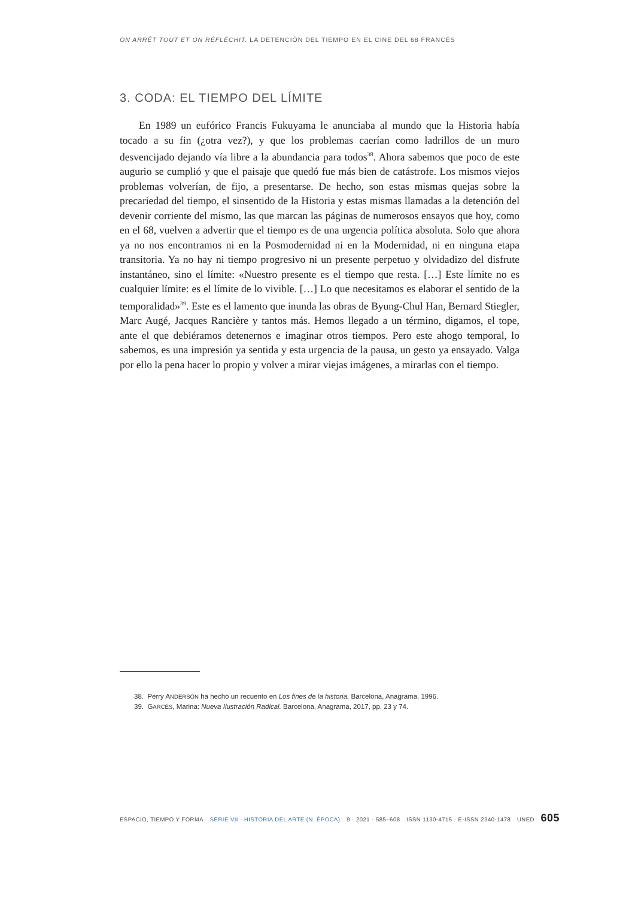ON ARRÊT TOUT ET ON RÉFLÉCHIT. LA DETENCIÓN DEL TIEMPO EN EL CINE DEL 68 FRANCÉS
3. CODA: EL TIEMPO DEL LÍMITE
En 1989 un eufórico Francis Fukuyama le anunciaba al mundo que la Historia había tocado a su fin (¿otra vez?), y que los problemas caerían como ladrillos de un muro desvencijado dejando vía libre a la abundancia para todos<sup>38</sup>. Ahora sabemos que poco de este augurio se cumplió y que el paisaje que quedó fue más bien de catástrofe. Los mismos viejos problemas volverían, de fijo, a presentarse. De hecho, son estas mismas quejas sobre la precariedad del tiempo, el sinsentido de la Historia y estas mismas llamadas a la detención del devenir corriente del mismo, las que marcan las páginas de numerosos ensayos que hoy, como en el 68, vuelven a advertir que el tiempo es de una urgencia política absoluta. Solo que ahora ya no nos encontramos ni en la Posmodernidad ni en la Modernidad, ni en ninguna etapa transitoria. Ya no hay ni tiempo progresivo ni un presente perpetuo y olvidadizo del disfrute instantáneo, sino el límite: «Nuestro presente es el tiempo que resta. […] Este límite no es cualquier límite: es el límite de lo vivible. […] Lo que necesitamos es elaborar el sentido de la temporalidad»<sup>39</sup>. Este es el lamento que inunda las obras de Byung-Chul Han, Bernard Stiegler, Marc Augé, Jacques Rancière y tantos más. Hemos llegado a un término, digamos, el tope, ante el que debiéramos detenernos e imaginar otros tiempos. Pero este ahogo temporal, lo sabemos, es una impresión ya sentida y esta urgencia de la pausa, un gesto ya ensayado. Valga por ello la pena hacer lo propio y volver a mirar viejas imágenes, a mirarlas con el tiempo.
38. Perry ANDERSON ha hecho un recuento en Los fines de la historia. Barcelona, Anagrama, 1996.
39. GARCÉS, Marina: Nueva Ilustración Radical. Barcelona, Anagrama, 2017, pp. 23 y 74.
ESPACIO, TIEMPO Y FORMA SERIE VII · HISTORIA DEL ARTE (N. ÉPOCA) 9 · 2021 · 585–608 ISSN 1130-4715 · E-ISSN 2340-1478 UNED 605